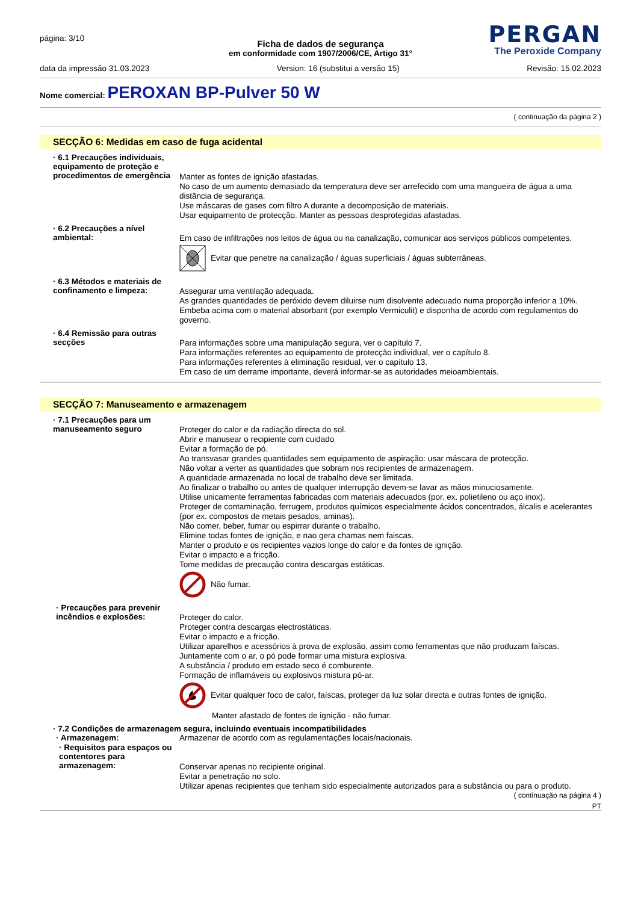página: 3/10
PERGAN
The Peroxide Company
Ficha de dados de segurança
em conformidade com 1907/2006/CE, Artigo 31°
data da impressão 31.03.2023 Version: 16 (substitui a versão 15) Revisão: 15.02.2023
Nome comercial: PEROXAN BP-Pulver 50 W
( continuação da página 2 )
SECÇÃO 6: Medidas em caso de fuga acidental
· 6.1 Precauções individuais, equipamento de proteção e procedimentos de emergência
Manter as fontes de ignição afastadas.
No caso de um aumento demasiado da temperatura deve ser arrefecido com uma mangueira de água a uma distância de segurança.
Use máscaras de gases com filtro A durante a decomposição de materiais.
Usar equipamento de protecção. Manter as pessoas desprotegidas afastadas.
· 6.2 Precauções a nível ambiental:
Em caso de infiltrações nos leitos de água ou na canalização, comunicar aos serviços públicos competentes.
Evitar que penetre na canalização / águas superficiais / águas subterrâneas.
· 6.3 Métodos e materiais de confinamento e limpeza:
Assegurar uma ventilação adequada.
As grandes quantidades de peróxido devem diluirse num disolvente adecuado numa proporção inferior a 10%.
Embeba acima com o material absorbant (por exemplo Vermiculit) e disponha de acordo com regulamentos do governo.
· 6.4 Remissão para outras secções
Para informações sobre uma manipulação segura, ver o capítulo 7.
Para informações referentes ao equipamento de protecção individual, ver o capítulo 8.
Para informações referentes à eliminação residual, ver o capítulo 13.
Em caso de um derrame importante, deverá informar-se as autoridades meioambientais.
SECÇÃO 7: Manuseamento e armazenagem
· 7.1 Precauções para um manuseamento seguro
Proteger do calor e da radiação directa do sol.
Abrir e manusear o recipiente com cuidado
Evitar a formação de pó.
Ao transvasar grandes quantidades sem equipamento de aspiração: usar máscara de protecção.
Não voltar a verter as quantidades que sobram nos recipientes de armazenagem.
A quantidade armazenada no local de trabalho deve ser limitada.
Ao finalizar o trabalho ou antes de qualquer interrupção devem-se lavar as mãos minuciosamente.
Utilise unicamente ferramentas fabricadas com materiais adecuados (por. ex. polietileno ou aço inox).
Proteger de contaminação, ferrugem, produtos químicos especialmente ácidos concentrados, álcalis e acelerantes (por ex. compostos de metais pesados, aminas).
Não comer, beber, fumar ou espirrar durante o trabalho.
Elimine todas fontes de ignição, e nao gera chamas nem faiscas.
Manter o produto e os recipientes vazios longe do calor e da fontes de ignição.
Evitar o impacto e a fricção.
Tome medidas de precaução contra descargas estáticas.
Não fumar.
· Precauções para prevenir incêndios e explosões:
Proteger do calor.
Proteger contra descargas electrostáticas.
Evitar o impacto e a fricção.
Utilizar aparelhos e acessórios à prova de explosão, assim como ferramentas que não produzam faíscas.
Juntamente com o ar, o pó pode formar uma mistura explosiva.
A substância / produto em estado seco é comburente.
Formação de inflamáveis ou explosivos mistura pó-ar.
Evitar qualquer foco de calor, faíscas, proteger da luz solar directa e outras fontes de ignição.
Manter afastado de fontes de ignição - não fumar.
· 7.2 Condições de armazenagem segura, incluindo eventuais incompatibilidades
· Armazenagem:
Armazenar de acordo com as regulamentações locais/nacionais.
· Requisitos para espaços ou contentores para armazenagem:
Conservar apenas no recipiente original.
Evitar a penetração no solo.
Utilizar apenas recipientes que tenham sido especialmente autorizados para a substância ou para o produto.
( continuação na página 4 )
PT